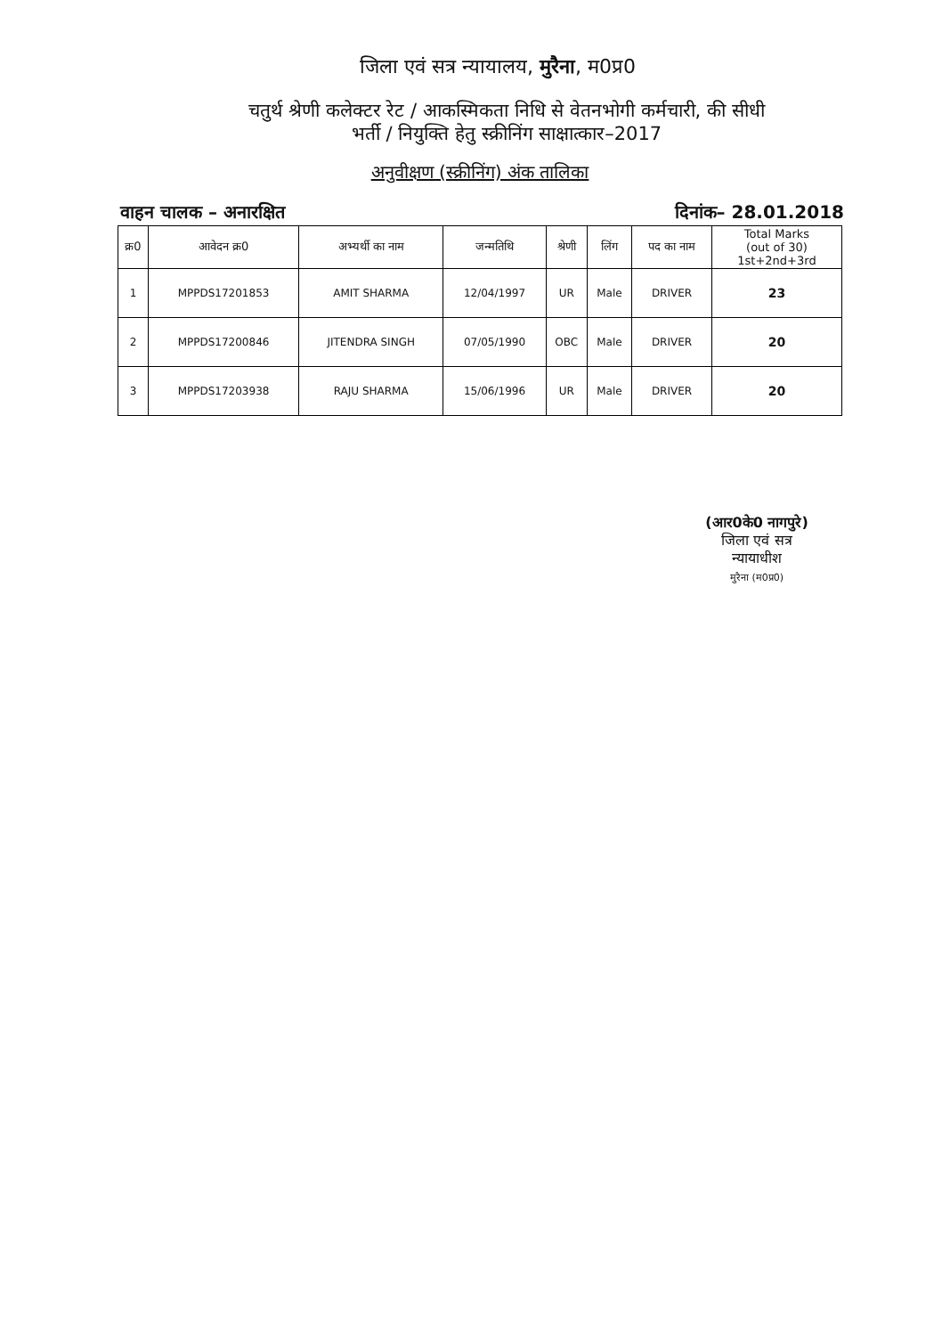जिला एवं सत्र न्यायालय, मुरैना, म0प्र0
चतुर्थ श्रेणी कलेक्टर रेट / आकस्मिकता निधि से वेतनभोगी कर्मचारी, की सीधी
भर्ती / नियुक्ति हेतु स्क्रीनिंग साक्षात्कार–2017
अनुवीक्षण (स्क्रीनिंग) अंक तालिका
वाहन चालक – अनारक्षित दिनांक– 28.01.2018
| क्र0 | आवेदन क्र0 | अभ्यर्थी का नाम | जन्मतिथि | श्रेणी | लिंग | पद का नाम | Total Marks (out of 30) 1st+2nd+3rd |
| --- | --- | --- | --- | --- | --- | --- | --- |
| 1 | MPPDS17201853 | AMIT SHARMA | 12/04/1997 | UR | Male | DRIVER | 23 |
| 2 | MPPDS17200846 | JITENDRA SINGH | 07/05/1990 | OBC | Male | DRIVER | 20 |
| 3 | MPPDS17203938 | RAJU SHARMA | 15/06/1996 | UR | Male | DRIVER | 20 |
(आर0के0 नागपुरे)
जिला एवं सत्र न्यायाधीश
मुरैना (म0प्र0)